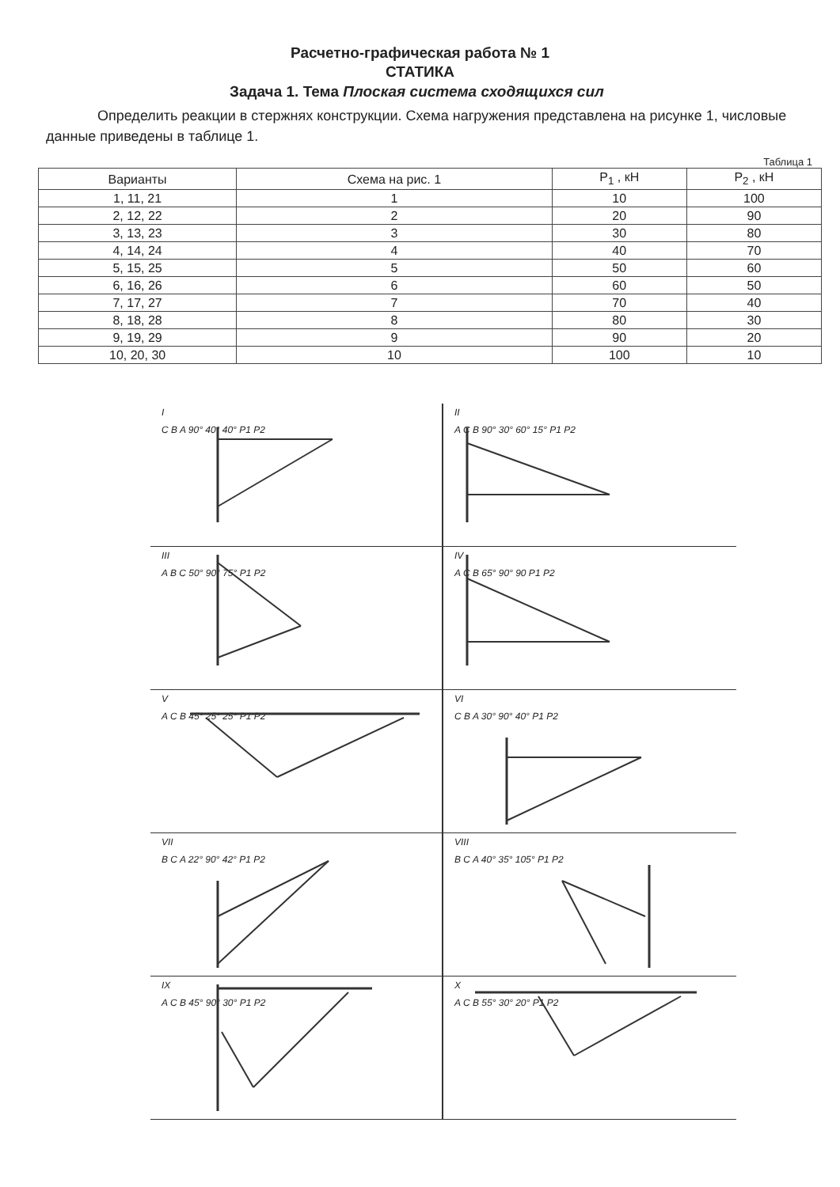Расчетно-графическая работа № 1
СТАТИКА
Задача 1. Тема Плоская система сходящихся сил
Определить реакции в стержнях конструкции. Схема нагружения представлена на рисунке 1, числовые данные приведены в таблице 1.
Таблица 1
| Варианты | Схема на рис. 1 | P<sub>1</sub> , кН | P<sub>2</sub> , кН |
| --- | --- | --- | --- |
| 1, 11, 21 | 1 | 10 | 100 |
| 2, 12, 22 | 2 | 20 | 90 |
| 3, 13, 23 | 3 | 30 | 80 |
| 4, 14, 24 | 4 | 40 | 70 |
| 5, 15, 25 | 5 | 50 | 60 |
| 6, 16, 26 | 6 | 60 | 50 |
| 7, 17, 27 | 7 | 70 | 40 |
| 8, 18, 28 | 8 | 80 | 30 |
| 9, 19, 29 | 9 | 90 | 20 |
| 10, 20, 30 | 10 | 100 | 10 |
I
C B A 90° 40° 40° P1 P2
II
A C B 90° 30° 60° 15° P1 P2
III
A B C 50° 90° 75° P1 P2
IV
A C B 65° 90° 90 P1 P2
V
A C B 45° 25° 25° P1 P2
VI
C B A 30° 90° 40° P1 P2
VII
B C A 22° 90° 42° P1 P2
VIII
B C A 40° 35° 105° P1 P2
IX
A C B 45° 90° 30° P1 P2
X
A C B 55° 30° 20° P1 P2